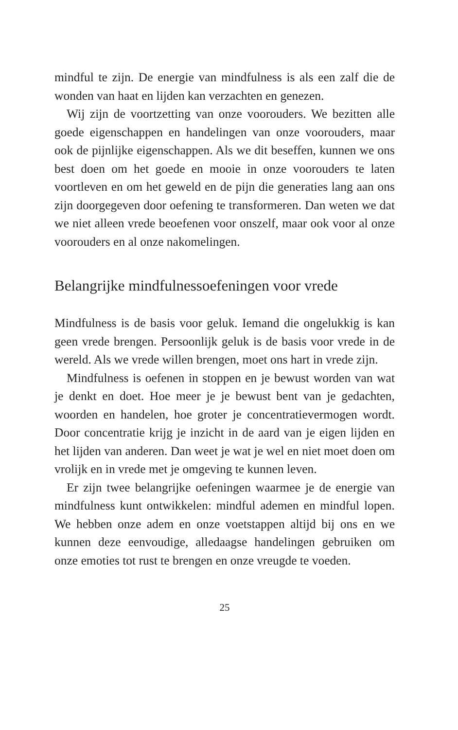mindful te zijn. De energie van mindfulness is als een zalf die de wonden van haat en lijden kan verzachten en genezen.
Wij zijn de voortzetting van onze voorouders. We bezitten alle goede eigenschappen en handelingen van onze voorouders, maar ook de pijnlijke eigenschappen. Als we dit beseffen, kunnen we ons best doen om het goede en mooie in onze voorouders te laten voortleven en om het geweld en de pijn die generaties lang aan ons zijn doorgegeven door oefening te transformeren. Dan weten we dat we niet alleen vrede beoefenen voor onszelf, maar ook voor al onze voorouders en al onze nakomelingen.
Belangrijke mindfulnessoefeningen voor vrede
Mindfulness is de basis voor geluk. Iemand die ongelukkig is kan geen vrede brengen. Persoonlijk geluk is de basis voor vrede in de wereld. Als we vrede willen brengen, moet ons hart in vrede zijn.
Mindfulness is oefenen in stoppen en je bewust worden van wat je denkt en doet. Hoe meer je je bewust bent van je gedachten, woorden en handelen, hoe groter je concentratievermogen wordt. Door concentratie krijg je inzicht in de aard van je eigen lijden en het lijden van anderen. Dan weet je wat je wel en niet moet doen om vrolijk en in vrede met je omgeving te kunnen leven.
Er zijn twee belangrijke oefeningen waarmee je de energie van mindfulness kunt ontwikkelen: mindful ademen en mindful lopen. We hebben onze adem en onze voetstappen altijd bij ons en we kunnen deze eenvoudige, alledaagse handelingen gebruiken om onze emoties tot rust te brengen en onze vreugde te voeden.
25